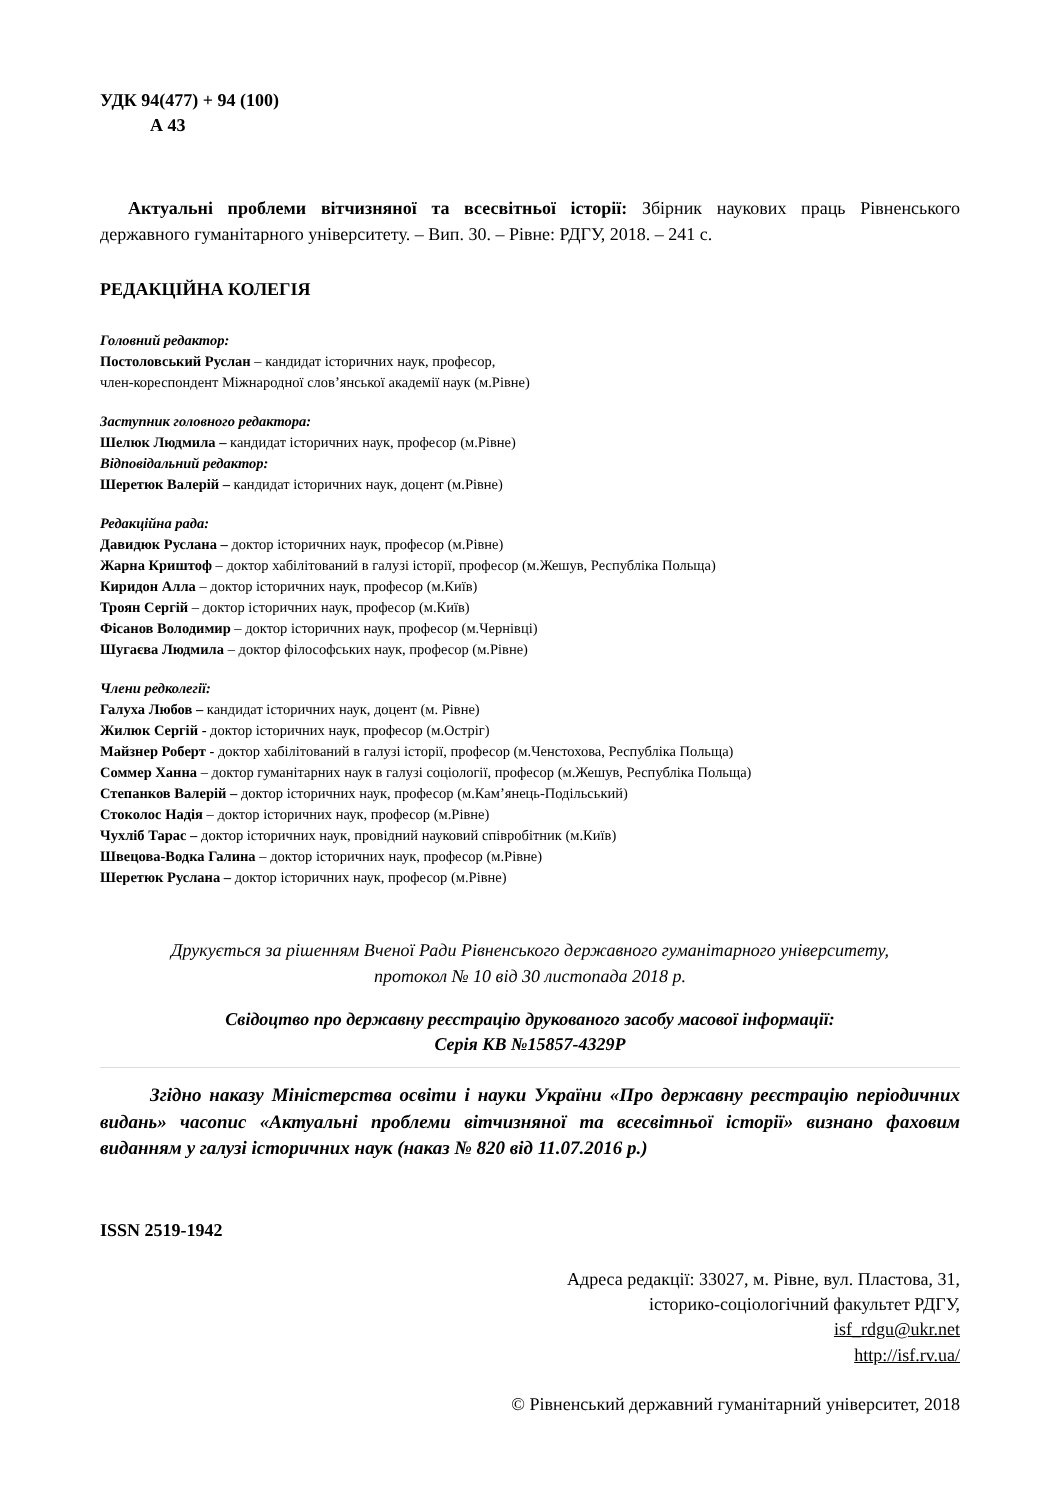УДК 94(477) + 94 (100)
А 43
Актуальні проблеми вітчизняної та всесвітньої історії: Збірник наукових праць Рівненського державного гуманітарного університету. – Вип. 30. – Рівне: РДГУ, 2018. – 241 с.
РЕДАКЦІЙНА КОЛЕГІЯ
Головний редактор:
Постоловський Руслан – кандидат історичних наук, професор,
член-кореспондент Міжнародної слов’янської академії наук (м.Рівне)
Заступник головного редактора:
Шелюк Людмила – кандидат історичних наук, професор (м.Рівне)
Відповідальний редактор:
Шеретюк Валерій – кандидат історичних наук, доцент (м.Рівне)
Редакційна рада:
Давидюк Руслана – доктор історичних наук, професор (м.Рівне)
Жарна Криштоф – доктор хабілітований в галузі історії, професор (м.Жешув, Республіка Польща)
Киридон Алла – доктор історичних наук, професор (м.Київ)
Троян Сергій – доктор історичних наук, професор (м.Київ)
Фісанов Володимир – доктор історичних наук, професор (м.Чернівці)
Шугаєва Людмила – доктор філософських наук, професор (м.Рівне)
Члени редколегії:
Галуха Любов – кандидат історичних наук, доцент (м. Рівне)
Жилюк Сергій - доктор історичних наук, професор (м.Остріг)
Майзнер Роберт - доктор хабілітований в галузі історії, професор (м.Ченстохова, Республіка Польща)
Соммер Ханна – доктор гуманітарних наук в галузі соціології, професор (м.Жешув, Республіка Польща)
Степанков Валерій – доктор історичних наук, професор (м.Кам’янець-Подільський)
Стоколос Надія – доктор історичних наук, професор (м.Рівне)
Чухліб Тарас – доктор історичних наук, провідний науковий співробітник (м.Київ)
Швецова-Водка Галина – доктор історичних наук, професор (м.Рівне)
Шеретюк Руслана – доктор історичних наук, професор (м.Рівне)
Друкується за рішенням Вченої Ради Рівненського державного гуманітарного університету,
протокол № 10 від 30 листопада 2018 р.
Свідоцтво про державну реєстрацію друкованого засобу масової інформації:
Серія КВ №15857-4329Р
Згідно наказу Міністерства освіти і науки України «Про державну реєстрацію періодичних видань» часопис «Актуальні проблеми вітчизняної та всесвітньої історії» визнано фаховим виданням у галузі історичних наук (наказ № 820 від 11.07.2016 р.)
ISSN 2519-1942
Адреса редакції: 33027, м. Рівне, вул. Пластова, 31,
історико-соціологічний факультет РДГУ,
isf_rdgu@ukr.net
http://isf.rv.ua/
© Рівненський державний гуманітарний університет, 2018